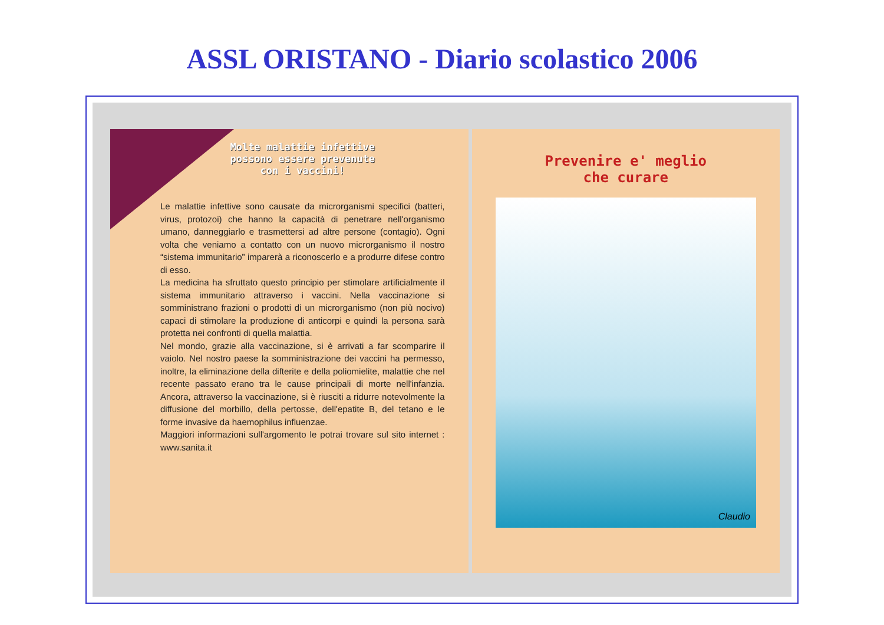ASSL ORISTANO - Diario scolastico 2006
Molte malattie infettive
possono essere prevenute
con i vaccini!
Le malattie infettive sono causate da microrganismi specifici (batteri, virus, protozoi) che hanno la capacità di penetrare nell'organismo umano, danneggiarlo e trasmettersi ad altre persone (contagio). Ogni volta che veniamo a contatto con un nuovo microrganismo il nostro “sistema immunitario” imparerà a riconoscerlo e a produrre difese contro di esso.
La medicina ha sfruttato questo principio per stimolare artificialmente il sistema immunitario attraverso i vaccini. Nella vaccinazione si somministrano frazioni o prodotti di un microrganismo (non più nocivo) capaci di stimolare la produzione di anticorpi e quindi la persona sarà protetta nei confronti di quella malattia.
Nel mondo, grazie alla vaccinazione, si è arrivati a far scomparire il vaiolo. Nel nostro paese la somministrazione dei vaccini ha permesso, inoltre, la eliminazione della difterite e della poliomielite, malattie che nel recente passato erano tra le cause principali di morte nell'infanzia. Ancora, attraverso la vaccinazione, si è riusciti a ridurre notevolmente la diffusione del morbillo, della pertosse, dell'epatite B, del tetano e le forme invasive da haemophilus influenzae.
Maggiori informazioni sull'argomento le potrai trovare sul sito internet : www.sanita.it
Prevenire e' meglio
che curare
Claudio